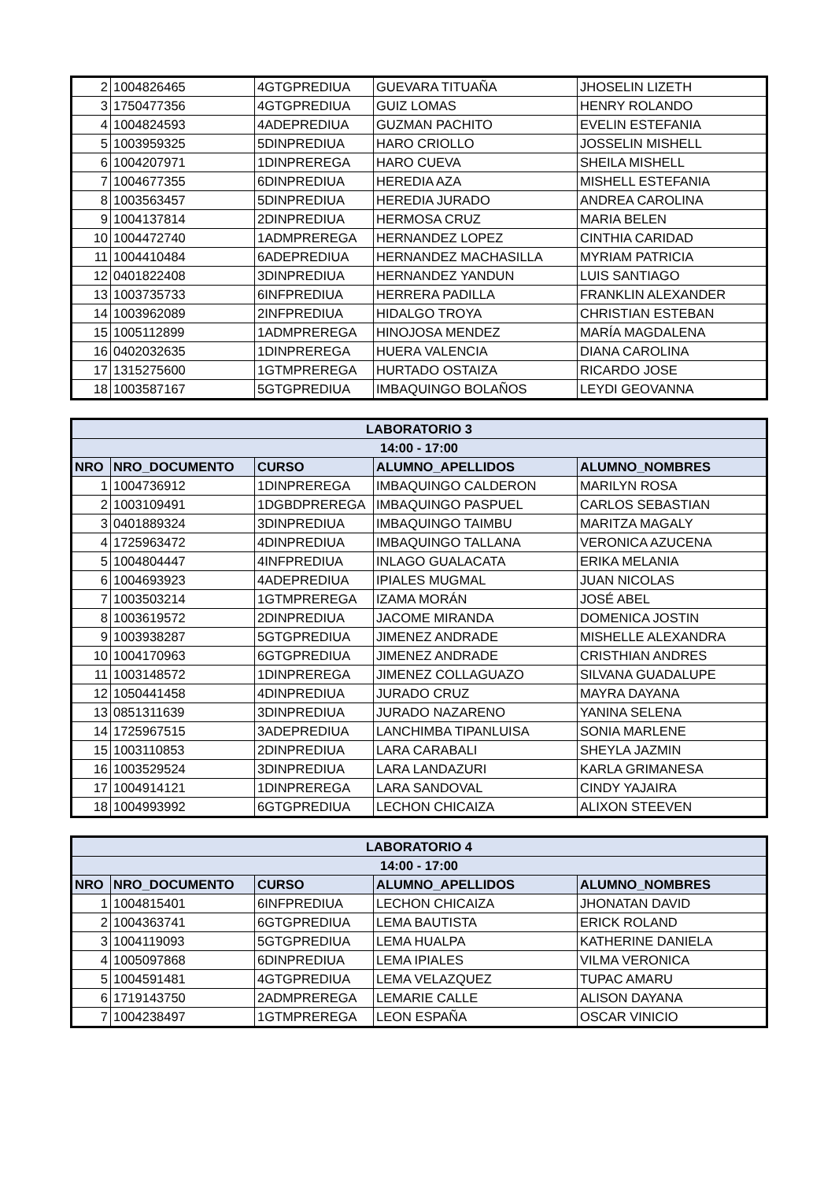| 2 | 1004826465 | 4GTGPREDIUA | GUEVARA TITUAÑA | JHOSELIN LIZETH |
| 3 | 1750477356 | 4GTGPREDIUA | GUIZ LOMAS | HENRY ROLANDO |
| 4 | 1004824593 | 4ADEPREDIUA | GUZMAN PACHITO | EVELIN ESTEFANIA |
| 5 | 1003959325 | 5DINPREDIUA | HARO CRIOLLO | JOSSELIN MISHELL |
| 6 | 1004207971 | 1DINPREREGA | HARO CUEVA | SHEILA MISHELL |
| 7 | 1004677355 | 6DINPREDIUA | HEREDIA AZA | MISHELL ESTEFANIA |
| 8 | 1003563457 | 5DINPREDIUA | HEREDIA JURADO | ANDREA CAROLINA |
| 9 | 1004137814 | 2DINPREDIUA | HERMOSA CRUZ | MARIA BELEN |
| 10 | 1004472740 | 1ADMPREREGA | HERNANDEZ LOPEZ | CINTHIA CARIDAD |
| 11 | 1004410484 | 6ADEPREDIUA | HERNANDEZ MACHASILLA | MYRIAM PATRICIA |
| 12 | 0401822408 | 3DINPREDIUA | HERNANDEZ YANDUN | LUIS SANTIAGO |
| 13 | 1003735733 | 6INFPREDIUA | HERRERA PADILLA | FRANKLIN ALEXANDER |
| 14 | 1003962089 | 2INFPREDIUA | HIDALGO TROYA | CHRISTIAN ESTEBAN |
| 15 | 1005112899 | 1ADMPREREGA | HINOJOSA MENDEZ | MARÍA MAGDALENA |
| 16 | 0402032635 | 1DINPREREGA | HUERA VALENCIA | DIANA CAROLINA |
| 17 | 1315275600 | 1GTMPREREGA | HURTADO OSTAIZA | RICARDO JOSE |
| 18 | 1003587167 | 5GTGPREDIUA | IMBAQUINGO BOLAÑOS | LEYDI GEOVANNA |
| LABORATORIO 3 | | | | |
| --- | --- | --- | --- | --- |
| 14:00 - 17:00 | | | | |
| NRO | NRO_DOCUMENTO | CURSO | ALUMNO_APELLIDOS | ALUMNO_NOMBRES |
| 1 | 1004736912 | 1DINPREREGA | IMBAQUINGO CALDERON | MARILYN ROSA |
| 2 | 1003109491 | 1DGBDPREREGA | IMBAQUINGO PASPUEL | CARLOS SEBASTIAN |
| 3 | 0401889324 | 3DINPREDIUA | IMBAQUINGO TAIMBU | MARITZA MAGALY |
| 4 | 1725963472 | 4DINPREDIUA | IMBAQUINGO TALLANA | VERONICA AZUCENA |
| 5 | 1004804447 | 4INFPREDIUA | INLAGO GUALACATA | ERIKA MELANIA |
| 6 | 1004693923 | 4ADEPREDIUA | IPIALES MUGMAL | JUAN NICOLAS |
| 7 | 1003503214 | 1GTMPREREGA | IZAMA MORÁN | JOSÉ ABEL |
| 8 | 1003619572 | 2DINPREDIUA | JACOME MIRANDA | DOMENICA JOSTIN |
| 9 | 1003938287 | 5GTGPREDIUA | JIMENEZ ANDRADE | MISHELLE ALEXANDRA |
| 10 | 1004170963 | 6GTGPREDIUA | JIMENEZ ANDRADE | CRISTHIAN ANDRES |
| 11 | 1003148572 | 1DINPREREGA | JIMENEZ COLLAGUAZO | SILVANA GUADALUPE |
| 12 | 1050441458 | 4DINPREDIUA | JURADO CRUZ | MAYRA DAYANA |
| 13 | 0851311639 | 3DINPREDIUA | JURADO NAZARENO | YANINA SELENA |
| 14 | 1725967515 | 3ADEPREDIUA | LANCHIMBA TIPANLUISA | SONIA MARLENE |
| 15 | 1003110853 | 2DINPREDIUA | LARA CARABALI | SHEYLA JAZMIN |
| 16 | 1003529524 | 3DINPREDIUA | LARA LANDAZURI | KARLA GRIMANESA |
| 17 | 1004914121 | 1DINPREREGA | LARA SANDOVAL | CINDY YAJAIRA |
| 18 | 1004993992 | 6GTGPREDIUA | LECHON CHICAIZA | ALIXON STEEVEN |
| LABORATORIO 4 | | | | |
| --- | --- | --- | --- | --- |
| 14:00 - 17:00 | | | | |
| NRO | NRO_DOCUMENTO | CURSO | ALUMNO_APELLIDOS | ALUMNO_NOMBRES |
| 1 | 1004815401 | 6INFPREDIUA | LECHON CHICAIZA | JHONATAN DAVID |
| 2 | 1004363741 | 6GTGPREDIUA | LEMA BAUTISTA | ERICK ROLAND |
| 3 | 1004119093 | 5GTGPREDIUA | LEMA HUALPA | KATHERINE DANIELA |
| 4 | 1005097868 | 6DINPREDIUA | LEMA IPIALES | VILMA VERONICA |
| 5 | 1004591481 | 4GTGPREDIUA | LEMA VELAZQUEZ | TUPAC AMARU |
| 6 | 1719143750 | 2ADMPREREGA | LEMARIE CALLE | ALISON DAYANA |
| 7 | 1004238497 | 1GTMPREREGA | LEON ESPAÑA | OSCAR VINICIO |